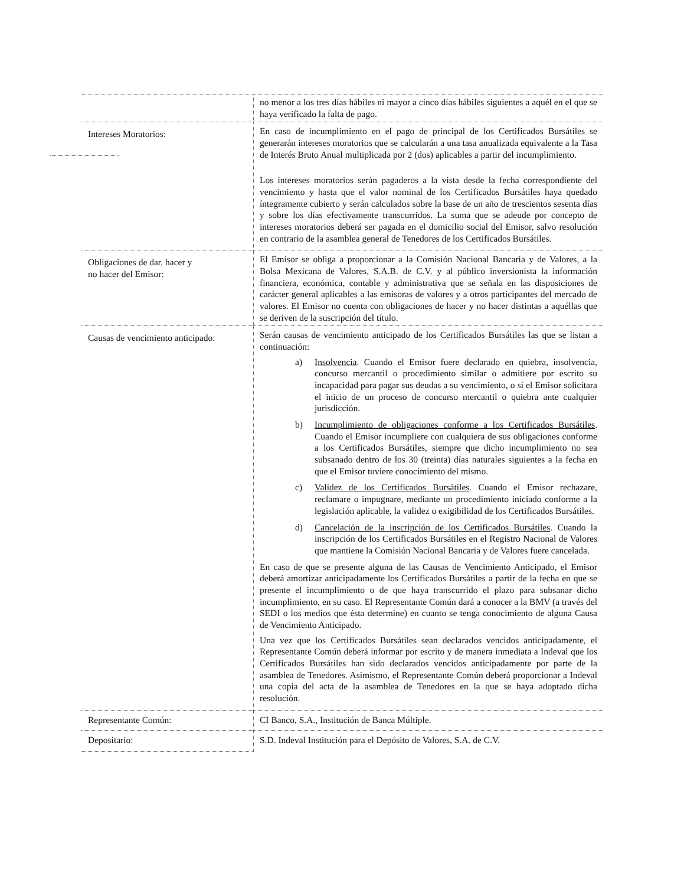| | no menor a los tres días hábiles ni mayor a cinco días hábiles siguientes a aquél en el que se haya verificado la falta de pago. |
| Intereses Moratorios: | En caso de incumplimiento en el pago de principal de los Certificados Bursátiles se generarán intereses moratorios que se calcularán a una tasa anualizada equivalente a la Tasa de Interés Bruto Anual multiplicada por 2 (dos) aplicables a partir del incumplimiento. Los intereses moratorios serán pagaderos a la vista desde la fecha correspondiente del vencimiento y hasta que el valor nominal de los Certificados Bursátiles haya quedado íntegramente cubierto y serán calculados sobre la base de un año de trescientos sesenta días y sobre los días efectivamente transcurridos. La suma que se adeude por concepto de intereses moratorios deberá ser pagada en el domicilio social del Emisor, salvo resolución en contrario de la asamblea general de Tenedores de los Certificados Bursátiles. |
| Obligaciones de dar, hacer y no hacer del Emisor: | El Emisor se obliga a proporcionar a la Comisión Nacional Bancaria y de Valores, a la Bolsa Mexicana de Valores, S.A.B. de C.V. y al público inversionista la información financiera, económica, contable y administrativa que se señala en las disposiciones de carácter general aplicables a las emisoras de valores y a otros participantes del mercado de valores. El Emisor no cuenta con obligaciones de hacer y no hacer distintas a aquéllas que se deriven de la suscripción del título. |
| Causas de vencimiento anticipado: | Serán causas de vencimiento anticipado de los Certificados Bursátiles las que se listan a continuación: a) Insolvencia . Cuando el Emisor fuere declarado en quiebra, insolvencia, concurso mercantil o procedimiento similar o admitiere por escrito su incapacidad para pagar sus deudas a su vencimiento, o si el Emisor solicitara el inicio de un proceso de concurso mercantil o quiebra ante cualquier jurisdicción. b) Incumplimiento de obligaciones conforme a los Certificados Bursátiles . Cuando el Emisor incumpliere con cualquiera de sus obligaciones conforme a los Certificados Bursátiles, siempre que dicho incumplimiento no sea subsanado dentro de los 30 (treinta) días naturales siguientes a la fecha en que el Emisor tuviere conocimiento del mismo. c) Validez de los Certificados Bursátiles . Cuando el Emisor rechazare, reclamare o impugnare, mediante un procedimiento iniciado conforme a la legislación aplicable, la validez o exigibilidad de los Certificados Bursátiles. d) Cancelación de la inscripción de los Certificados Bursátiles . Cuando la inscripción de los Certificados Bursátiles en el Registro Nacional de Valores que mantiene la Comisión Nacional Bancaria y de Valores fuere cancelada. En caso de que se presente alguna de las Causas de Vencimiento Anticipado, el Emisor deberá amortizar anticipadamente los Certificados Bursátiles a partir de la fecha en que se presente el incumplimiento o de que haya transcurrido el plazo para subsanar dicho incumplimiento, en su caso. El Representante Común dará a conocer a la BMV (a través del SEDI o los medios que ésta determine) en cuanto se tenga conocimiento de alguna Causa de Vencimiento Anticipado. Una vez que los Certificados Bursátiles sean declarados vencidos anticipadamente, el Representante Común deberá informar por escrito y de manera inmediata a Indeval que los Certificados Bursátiles han sido declarados vencidos anticipadamente por parte de la asamblea de Tenedores. Asimismo, el Representante Común deberá proporcionar a Indeval una copia del acta de la asamblea de Tenedores en la que se haya adoptado dicha resolución. |
| Representante Común: | CI Banco, S.A., Institución de Banca Múltiple. |
| Depositario: | S.D. Indeval Institución para el Depósito de Valores, S.A. de C.V. |